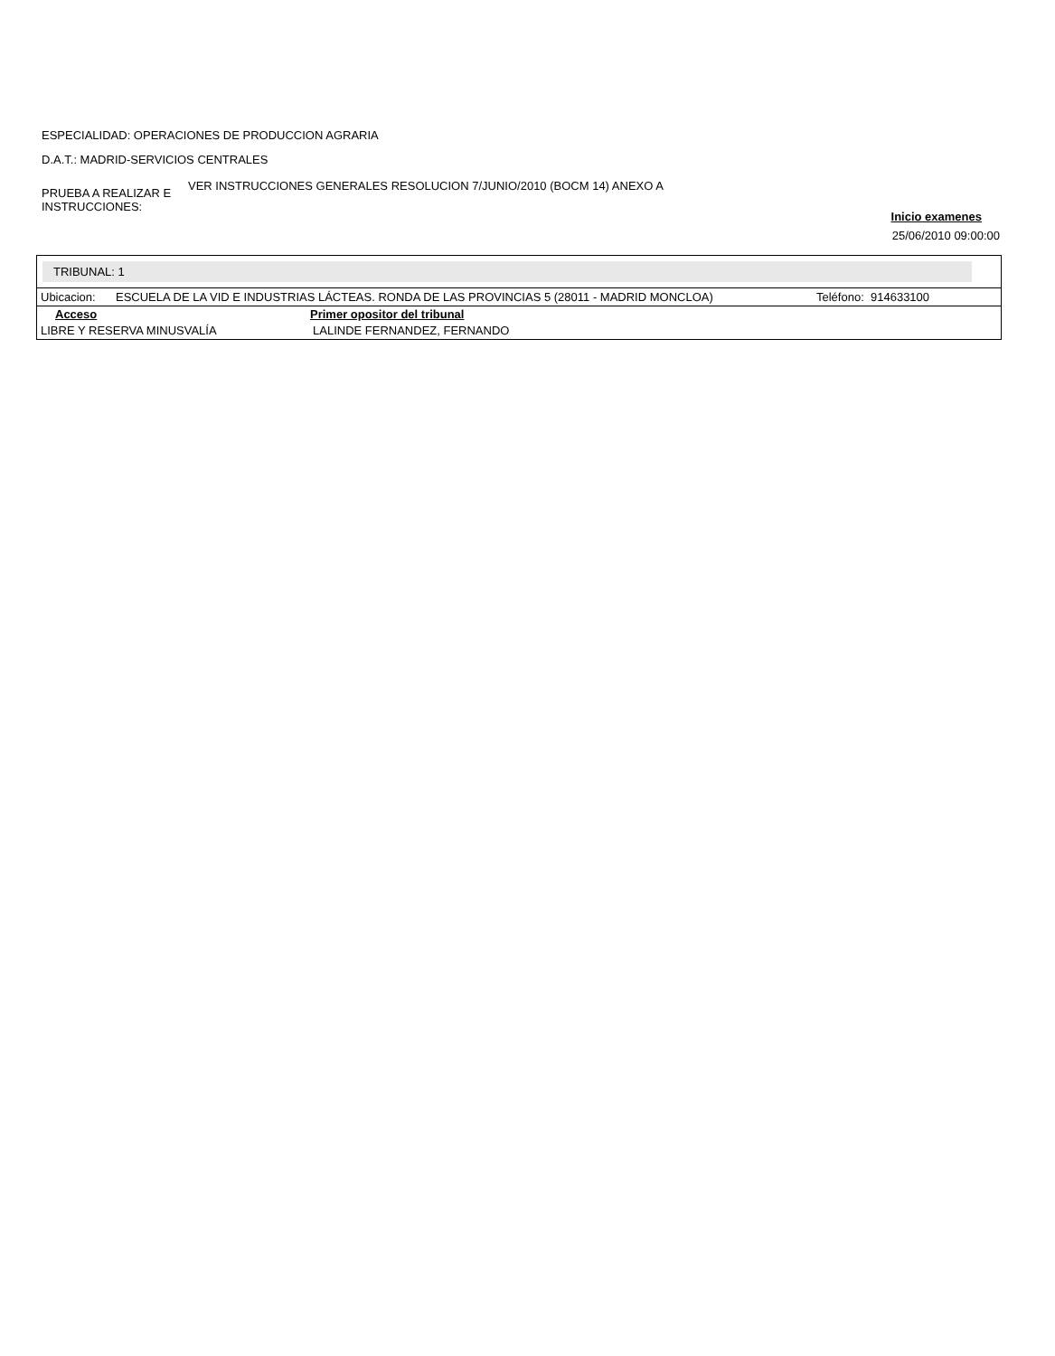ESPECIALIDAD: OPERACIONES DE PRODUCCION AGRARIA
D.A.T.: MADRID-SERVICIOS CENTRALES
PRUEBA A REALIZAR E INSTRUCCIONES:
VER INSTRUCCIONES GENERALES RESOLUCION 7/JUNIO/2010 (BOCM 14) ANEXO A
Inicio examenes
25/06/2010 09:00:00
TRIBUNAL: 1
| Ubicacion: | ESCUELA DE LA VID E INDUSTRIAS LÁCTEAS. RONDA DE LAS PROVINCIAS 5 (28011 - MADRID MONCLOA) | Teléfono: 914633100 |
| Acceso | Primer opositor del tribunal |
| --- | --- |
| LIBRE Y RESERVA MINUSVALÍA | LALINDE FERNANDEZ, FERNANDO |